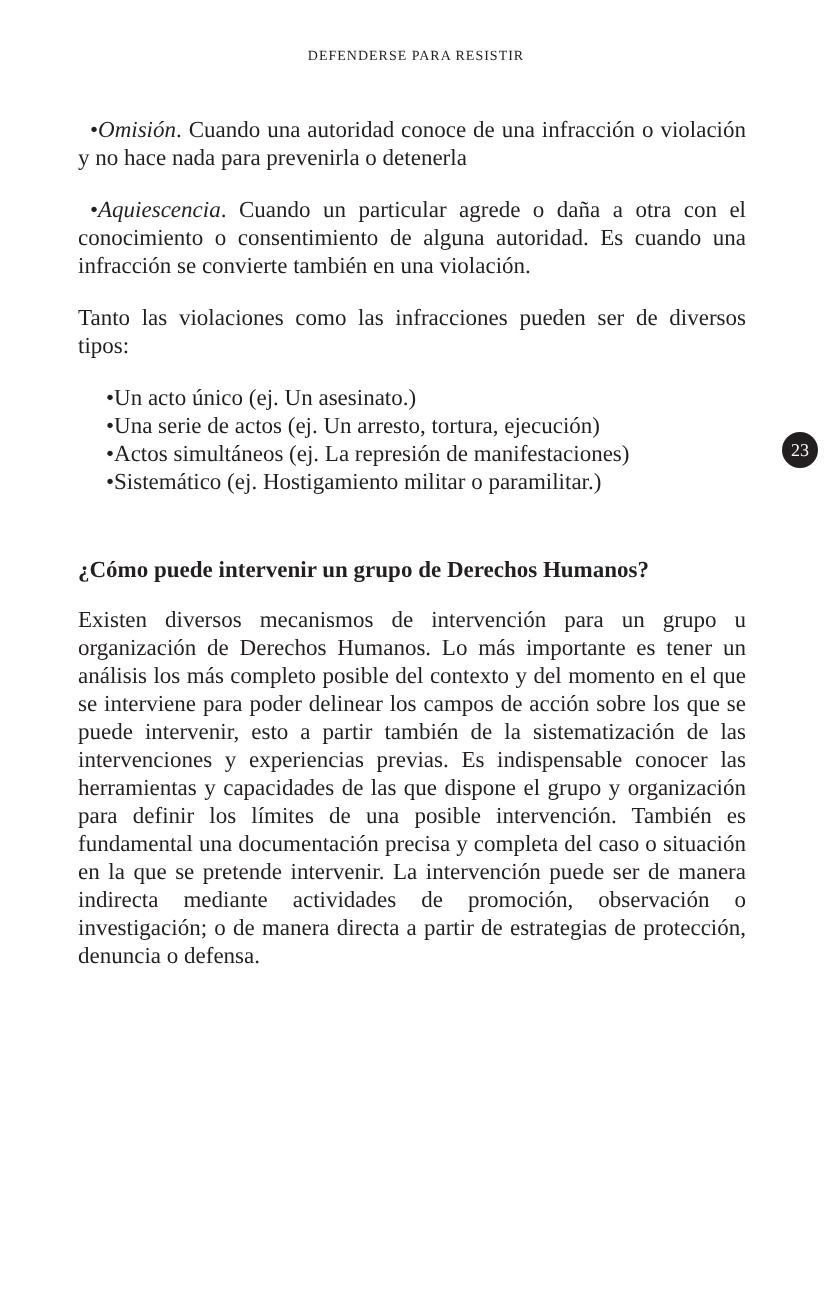DEFENDERSE PARA RESISTIR
23
•Omisión. Cuando una autoridad conoce de una infracción o violación y no hace nada para prevenirla o detenerla
•Aquiescencia. Cuando un particular agrede o daña a otra con el conocimiento o consentimiento de alguna autoridad. Es cuando una infracción se convierte también en una violación.
Tanto las violaciones como las infracciones pueden ser de diversos tipos:
•Un acto único (ej. Un asesinato.)
•Una serie de actos (ej. Un arresto, tortura, ejecución)
•Actos simultáneos (ej. La represión de manifestaciones)
•Sistemático (ej. Hostigamiento militar o paramilitar.)
¿Cómo puede intervenir un grupo de Derechos Humanos?
Existen diversos mecanismos de intervención para un grupo u organización de Derechos Humanos. Lo más importante es tener un análisis los más completo posible del contexto y del momento en el que se interviene para poder delinear los campos de acción sobre los que se puede intervenir, esto a partir también de la sistematización de las intervenciones y experiencias previas. Es indispensable conocer las herramientas y capacidades de las que dispone el grupo y organización para definir los límites de una posible intervención. También es fundamental una documentación precisa y completa del caso o situación en la que se pretende intervenir. La intervención puede ser de manera indirecta mediante actividades de promoción, observación o investigación; o de manera directa a partir de estrategias de protección, denuncia o defensa.